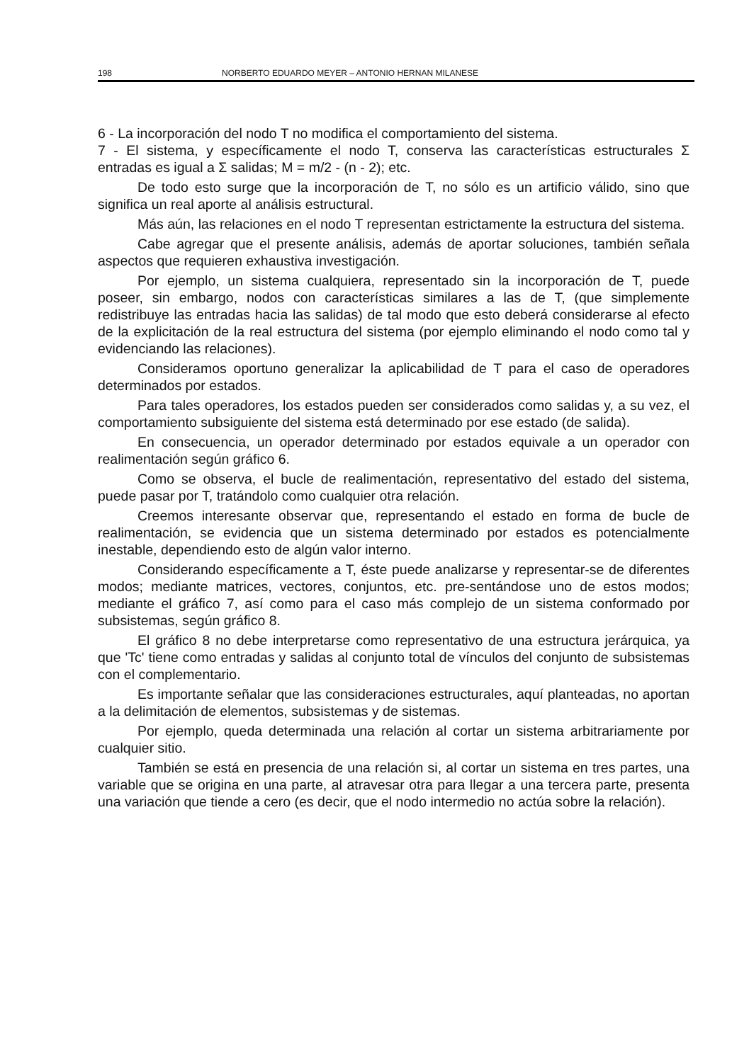198 NORBERTO EDUARDO MEYER – ANTONIO HERNAN MILANESE
6 - La incorporación del nodo T no modifica el comportamiento del sistema.
7 - El sistema, y específicamente el nodo T, conserva las características estructurales Σ entradas es igual a Σ salidas; M = m/2 - (n - 2); etc.
De todo esto surge que la incorporación de T, no sólo es un artificio válido, sino que significa un real aporte al análisis estructural.
Más aún, las relaciones en el nodo T representan estrictamente la estructura del sistema.
Cabe agregar que el presente análisis, además de aportar soluciones, también señala aspectos que requieren exhaustiva investigación.
Por ejemplo, un sistema cualquiera, representado sin la incorporación de T, puede poseer, sin embargo, nodos con características similares a las de T, (que simplemente redistribuye las entradas hacia las salidas) de tal modo que esto deberá considerarse al efecto de la explicitación de la real estructura del sistema (por ejemplo eliminando el nodo como tal y evidenciando las relaciones).
Consideramos oportuno generalizar la aplicabilidad de T para el caso de operadores determinados por estados.
Para tales operadores, los estados pueden ser considerados como salidas y, a su vez, el comportamiento subsiguiente del sistema está determinado por ese estado (de salida).
En consecuencia, un operador determinado por estados equivale a un operador con realimentación según gráfico 6.
Como se observa, el bucle de realimentación, representativo del estado del sistema, puede pasar por T, tratándolo como cualquier otra relación.
Creemos interesante observar que, representando el estado en forma de bucle de realimentación, se evidencia que un sistema determinado por estados es potencialmente inestable, dependiendo esto de algún valor interno.
Considerando específicamente a T, éste puede analizarse y representar-se de diferentes modos; mediante matrices, vectores, conjuntos, etc. pre-sentándose uno de estos modos; mediante el gráfico 7, así como para el caso más complejo de un sistema conformado por subsistemas, según gráfico 8.
El gráfico 8 no debe interpretarse como representativo de una estructura jerárquica, ya que 'Tc' tiene como entradas y salidas al conjunto total de vínculos del conjunto de subsistemas con el complementario.
Es importante señalar que las consideraciones estructurales, aquí planteadas, no aportan a la delimitación de elementos, subsistemas y de sistemas.
Por ejemplo, queda determinada una relación al cortar un sistema arbitrariamente por cualquier sitio.
También se está en presencia de una relación si, al cortar un sistema en tres partes, una variable que se origina en una parte, al atravesar otra para llegar a una tercera parte, presenta una variación que tiende a cero (es decir, que el nodo intermedio no actúa sobre la relación).